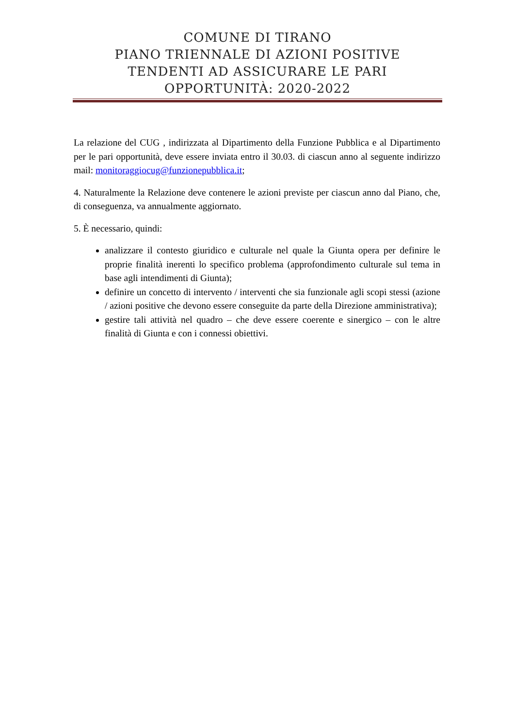COMUNE DI TIRANO
PIANO TRIENNALE DI AZIONI POSITIVE
TENDENTI AD ASSICURARE LE PARI
OPPORTUNITÀ: 2020-2022
La relazione del CUG , indirizzata al Dipartimento della Funzione Pubblica e al Dipartimento per le pari opportunità, deve essere inviata entro il 30.03. di ciascun anno al seguente indirizzo mail: monitoraggiocug@funzionepubblica.it;
4. Naturalmente la Relazione deve contenere le azioni previste per ciascun anno dal Piano, che, di conseguenza, va annualmente aggiornato.
5. È necessario, quindi:
analizzare il contesto giuridico e culturale nel quale la Giunta opera per definire le proprie finalità inerenti lo specifico problema (approfondimento culturale sul tema in base agli intendimenti di Giunta);
definire un concetto di intervento / interventi che sia funzionale agli scopi stessi (azione / azioni positive che devono essere conseguite da parte della Direzione amministrativa);
gestire tali attività nel quadro – che deve essere coerente e sinergico – con le altre finalità di Giunta e con i connessi obiettivi.